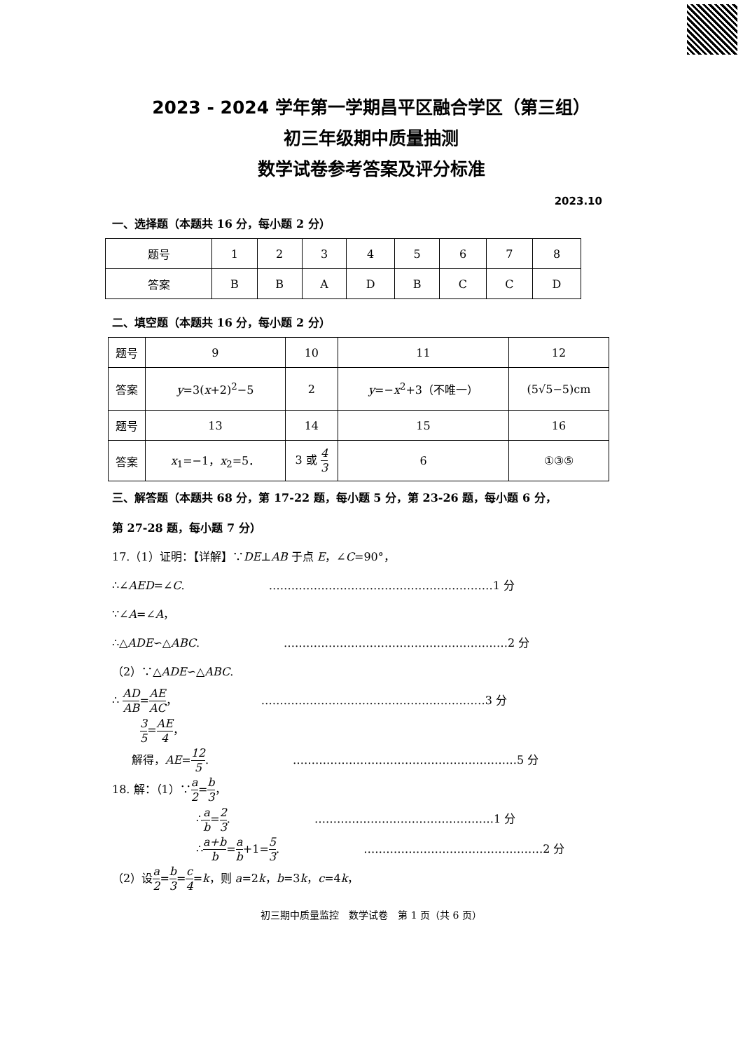2023 - 2024 学年第一学期昌平区融合学区（第三组）
初三年级期中质量抽测
数学试卷参考答案及评分标准
2023.10
一、选择题（本题共 16 分，每小题 2 分）
| 题号 | 1 | 2 | 3 | 4 | 5 | 6 | 7 | 8 |
| 答案 | B | B | A | D | B | C | C | D |
二、填空题（本题共 16 分，每小题 2 分）
| 题号 | 9 | 10 | 11 | 12 |
| 答案 | y =3( x +2)<sup>2</sup>−5 | 2 | y =− x<sup>2</sup>+3（不唯一） | (5√5−5)cm |
| 题号 | 13 | 14 | 15 | 16 |
| 答案 | x<sub>1</sub>=−1， x<sub>2</sub>=5． | 3 或 4 3 | 6 | ①③⑤ |
三、解答题（本题共 68 分，第 17-22 题，每小题 5 分，第 23-26 题，每小题 6 分，
第 27-28 题，每小题 7 分）
17.（1）证明：【详解】∵DE⊥AB 于点 E，∠C=90°，
∴∠AED=∠C. ……………………………………………………1 分
∵∠A=∠A，
∴△ADE∽△ABC. ……………………………………………………2 分
（2）∵△ADE∽△ABC.
∴ AD AB=AE AC， ……………………………………………………3 分
3 5=AE 4，
解得，AE=12 5. ……………………………………………………5 分
18. 解：（1）∵a 2=b 3，
∴a b=2 3. …………………………………………1 分
∴a+b b=a b+1=5 3. …………………………………………2 分
（2）设a 2=b 3=c 4=k，则 a=2k，b=3k，c=4k，
初三期中质量监控　数学试卷　第 1 页（共 6 页）